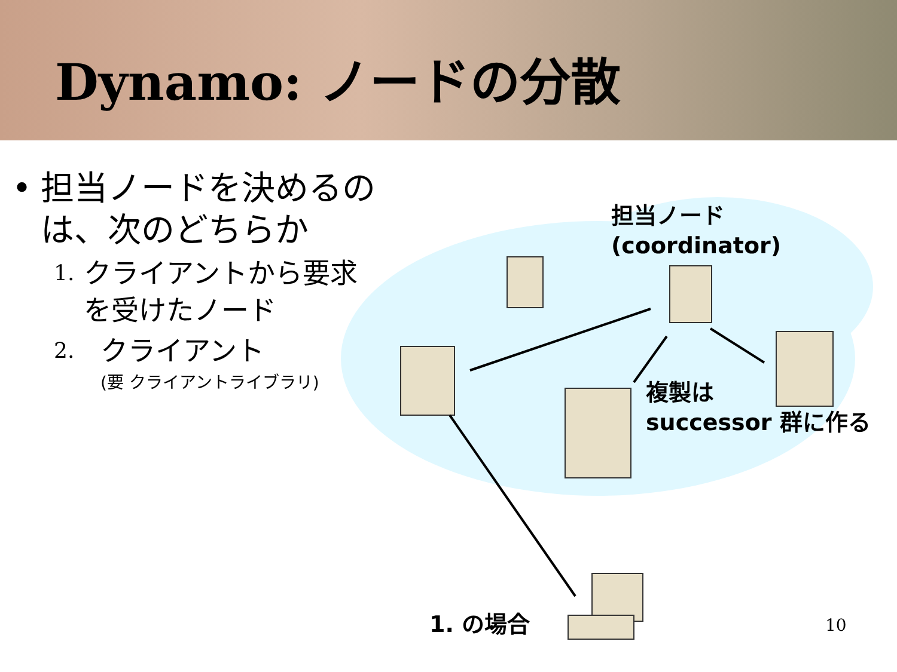Dynamo: ノードの分散
• 担当ノードを決めるのは、次のどちらか
1. クライアントから要求を受けたノード
2. クライアント
(要 クライアントライブラリ)
担当ノード
(coordinator)
複製は
successor 群に作る
1. の場合 10